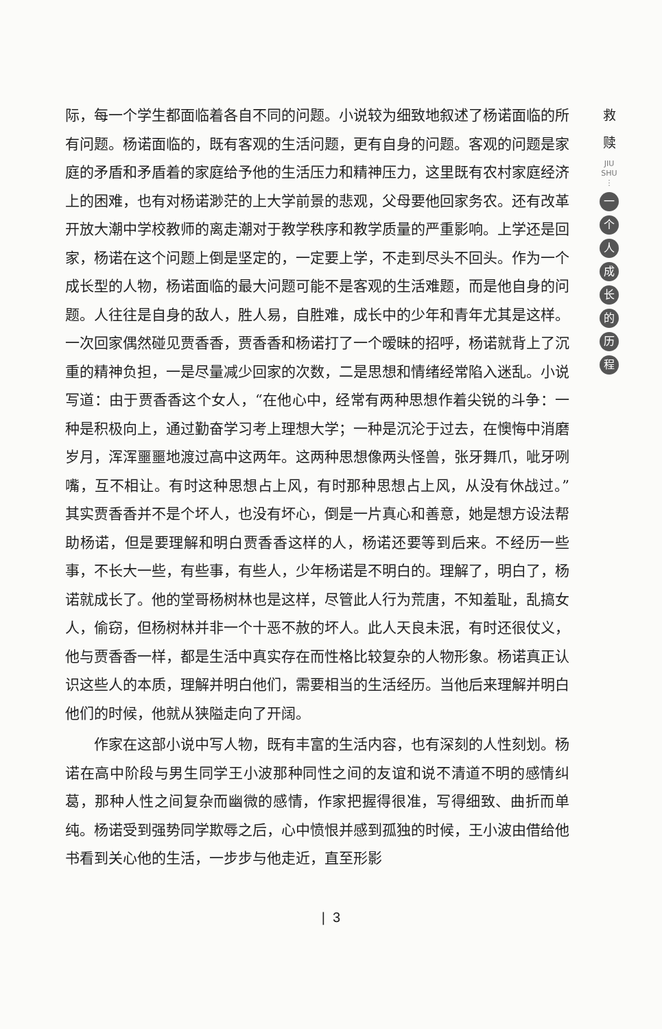际，每一个学生都面临着各自不同的问题。小说较为细致地叙述了杨诺面临的所有问题。杨诺面临的，既有客观的生活问题，更有自身的问题。客观的问题是家庭的矛盾和矛盾着的家庭给予他的生活压力和精神压力，这里既有农村家庭经济上的困难，也有对杨诺渺茫的上大学前景的悲观，父母要他回家务农。还有改革开放大潮中学校教师的离走潮对于教学秩序和教学质量的严重影响。上学还是回家，杨诺在这个问题上倒是坚定的，一定要上学，不走到尽头不回头。作为一个成长型的人物，杨诺面临的最大问题可能不是客观的生活难题，而是他自身的问题。人往往是自身的敌人，胜人易，自胜难，成长中的少年和青年尤其是这样。一次回家偶然碰见贾香香，贾香香和杨诺打了一个暧昧的招呼，杨诺就背上了沉重的精神负担，一是尽量减少回家的次数，二是思想和情绪经常陷入迷乱。小说写道：由于贾香香这个女人，“在他心中，经常有两种思想作着尖锐的斗争：一种是积极向上，通过勤奋学习考上理想大学；一种是沉沦于过去，在懊悔中消磨岁月，浑浑噩噩地渡过高中这两年。这两种思想像两头怪兽，张牙舞爪，呲牙咧嘴，互不相让。有时这种思想占上风，有时那种思想占上风，从没有休战过。”其实贾香香并不是个坏人，也没有坏心，倒是一片真心和善意，她是想方设法帮助杨诺，但是要理解和明白贾香香这样的人，杨诺还要等到后来。不经历一些事，不长大一些，有些事，有些人，少年杨诺是不明白的。理解了，明白了，杨诺就成长了。他的堂哥杨树林也是这样，尽管此人行为荒唐，不知羞耻，乱搞女人，偷窃，但杨树林并非一个十恶不赦的坏人。此人天良未泯，有时还很仗义，他与贾香香一样，都是生活中真实存在而性格比较复杂的人物形象。杨诺真正认识这些人的本质，理解并明白他们，需要相当的生活经历。当他后来理解并明白他们的时候，他就从狭隘走向了开阔。
作家在这部小说中写人物，既有丰富的生活内容，也有深刻的人性刻划。杨诺在高中阶段与男生同学王小波那种同性之间的友谊和说不清道不明的感情纠葛，那种人性之间复杂而幽微的感情，作家把握得很准，写得细致、曲折而单纯。杨诺受到强势同学欺辱之后，心中愤恨并感到孤独的时候，王小波由借给他书看到关心他的生活，一步步与他走近，直至形影
| 3
救
赎
JIU SHU
⋮
一个人成长的历程